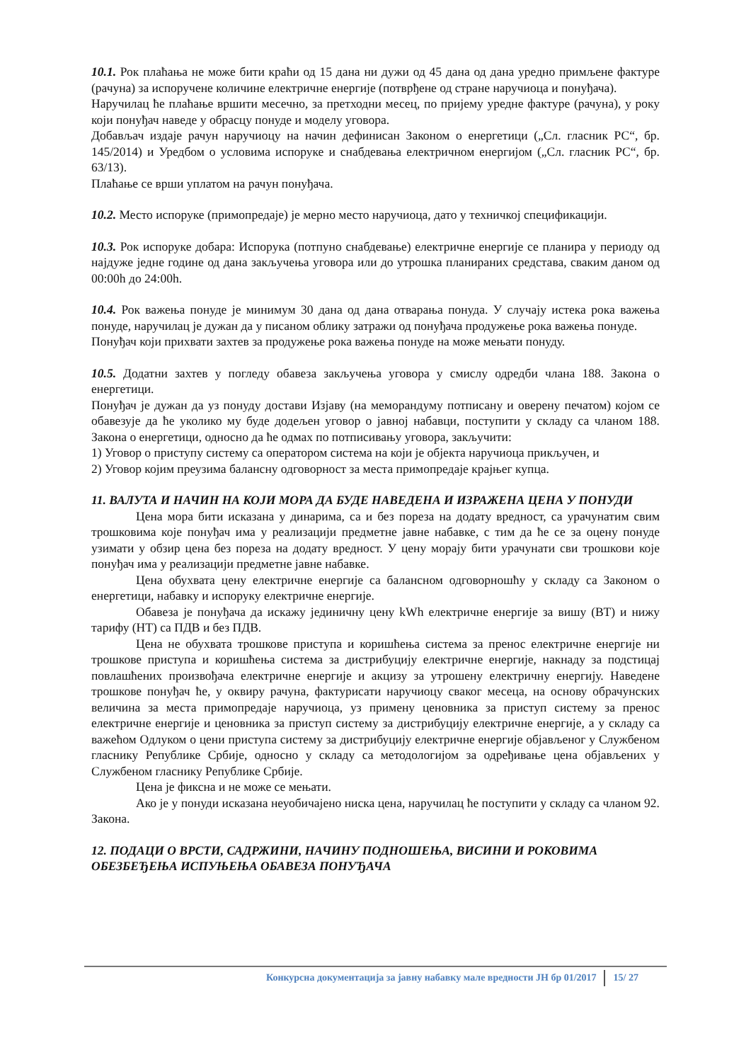10.1. Рок плаћања не може бити краћи од 15 дана ни дужи од 45 дана од дана уредно примљене фактуре (рачуна) за испоручене количине електричне енергије (потврђене од стране наручиоца и понуђача).
Наручилац ће плаћање вршити месечно, за претходни месец, по пријему уредне фактуре (рачуна), у року који понуђач наведе у обрасцу понуде и моделу уговора.
Добављач издаје рачун наручиоцу на начин дефинисан Законом о енергетици („Сл. гласник РС“, бр. 145/2014) и Уредбом о условима испоруке и снабдевања електричном енергијом („Сл. гласник РС“, бр. 63/13).
Плаћање се врши уплатом на рачун понуђача.
10.2. Место испоруке (примопредаје) је мерно место наручиоца, дато у техничкој спецификацији.
10.3. Рок испоруке добара: Испорука (потпуно снабдевање) електричне енергије се планира у периоду од најдуже једне године од дана закључења уговора или до утрошка планираних средстава, сваким даном од 00:00h до 24:00h.
10.4. Рок важења понуде је минимум 30 дана од дана отварања понуда. У случају истека рока важења понуде, наручилац је дужан да у писаном облику затражи од понуђача продужење рока важења понуде.
Понуђач који прихвати захтев за продужење рока важења понуде на може мењати понуду.
10.5. Додатни захтев у погледу обавеза закључења уговора у смислу одредби члана 188. Закона о енергетици.
Понуђач је дужан да уз понуду достави Изјаву (на меморандуму потписану и оверену печатом) којом се обавезује да ће уколико му буде додељен уговор о јавној набавци, поступити у складу са чланом 188. Закона о енергетици, односно да ће одмах по потписивању уговора, закључити:
1) Уговор о приступу систему са оператором система на који је објекта наручиоца прикључен, и
2) Уговор којим преузима балансну одговорност за места примопредаје крајњег купца.
11. ВАЛУТА И НАЧИН НА КОЈИ МОРА ДА БУДЕ НАВЕДЕНА И ИЗРАЖЕНА ЦЕНА У ПОНУДИ
Цена мора бити исказана у динарима, са и без пореза на додату вредност, са урачунатим свим трошковима које понуђач има у реализацији предметне јавне набавке, с тим да ће се за оцену понуде узимати у обзир цена без пореза на додату вредност. У цену морају бити урачунати сви трошкови које понуђач има у реализацији предметне јавне набавке.
Цена обухвата цену електричне енергије са балансном одговорношћу у складу са Законом о енергетици, набавку и испоруку електричне енергије.
Обавеза је понуђача да искажу јединичну цену kWh електричне енергије за вишу (ВТ) и нижу тарифу (НТ) са ПДВ и без ПДВ.
Цена не обухвата трошкове приступа и коришћења система за пренос електричне енергије ни трошкове приступа и коришћења система за дистрибуцију електричне енергије, накнаду за подстицај повлашћених произвођача електричне енергије и акцизу за утрошену електричну енергију. Наведене трошкове понуђач ће, у оквиру рачуна, фактурисати наручиоцу сваког месеца, на основу обрачунских величина за места примопредаје наручиоца, уз примену ценовника за приступ систему за пренос електричне енергије и ценовника за приступ систему за дистрибуцију електричне енергије, а у складу са важећом Одлуком о цени приступа систему за дистрибуцију електричне енергије објављеног у Службеном гласнику Републике Србије, односно у складу са методологијом за одређивање цена објављених у Службеном гласнику Републике Србије.
Цена је фиксна и не може се мењати.
Ако је у понуди исказана неуобичајено ниска цена, наручилац ће поступити у складу са чланом 92. Закона.
12. ПОДАЦИ О ВРСТИ, САДРЖИНИ, НАЧИНУ ПОДНОШЕЊА, ВИСИНИ И РОКОВИМА ОБЕЗБЕЂЕЊА ИСПУЊЕЊА ОБАВЕЗА ПОНУЂАЧА
Конкурсна документација за јавну набавку мале вредности ЈН бр 01/2017 15/ 27